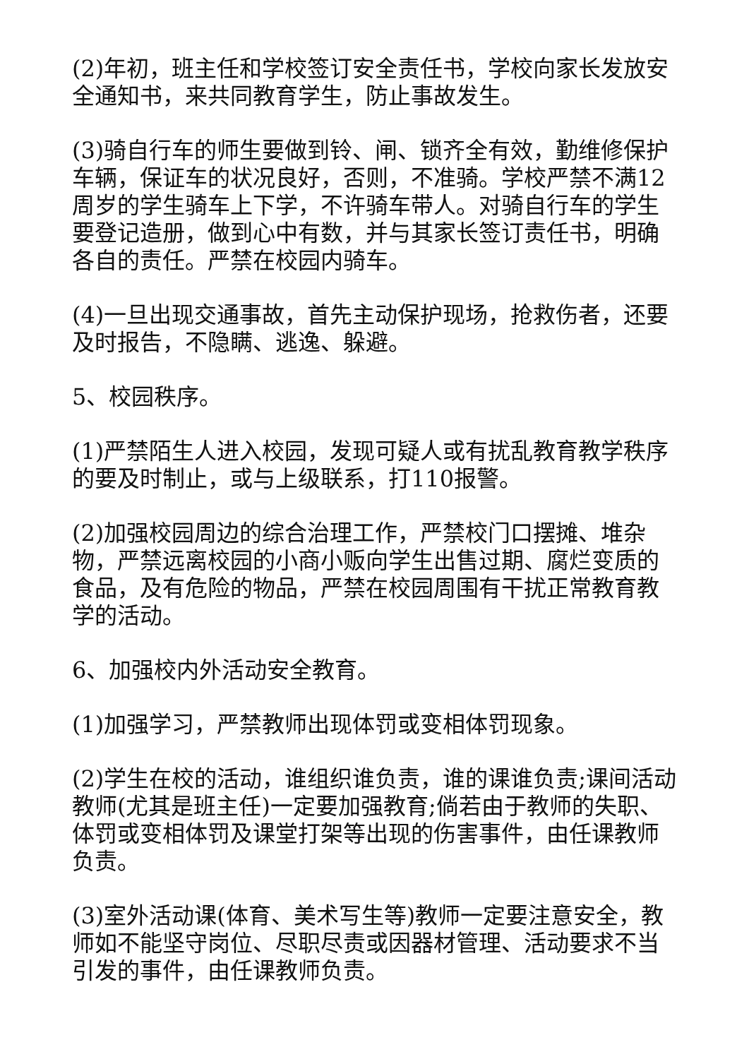(2)年初，班主任和学校签订安全责任书，学校向家长发放安全通知书，来共同教育学生，防止事故发生。
(3)骑自行车的师生要做到铃、闸、锁齐全有效，勤维修保护车辆，保证车的状况良好，否则，不准骑。学校严禁不满12周岁的学生骑车上下学，不许骑车带人。对骑自行车的学生要登记造册，做到心中有数，并与其家长签订责任书，明确各自的责任。严禁在校园内骑车。
(4)一旦出现交通事故，首先主动保护现场，抢救伤者，还要及时报告，不隐瞒、逃逸、躲避。
5、校园秩序。
(1)严禁陌生人进入校园，发现可疑人或有扰乱教育教学秩序的要及时制止，或与上级联系，打110报警。
(2)加强校园周边的综合治理工作，严禁校门口摆摊、堆杂物，严禁远离校园的小商小贩向学生出售过期、腐烂变质的食品，及有危险的物品，严禁在校园周围有干扰正常教育教学的活动。
6、加强校内外活动安全教育。
(1)加强学习，严禁教师出现体罚或变相体罚现象。
(2)学生在校的活动，谁组织谁负责，谁的课谁负责;课间活动教师(尤其是班主任)一定要加强教育;倘若由于教师的失职、体罚或变相体罚及课堂打架等出现的伤害事件，由任课教师负责。
(3)室外活动课(体育、美术写生等)教师一定要注意安全，教师如不能坚守岗位、尽职尽责或因器材管理、活动要求不当引发的事件，由任课教师负责。